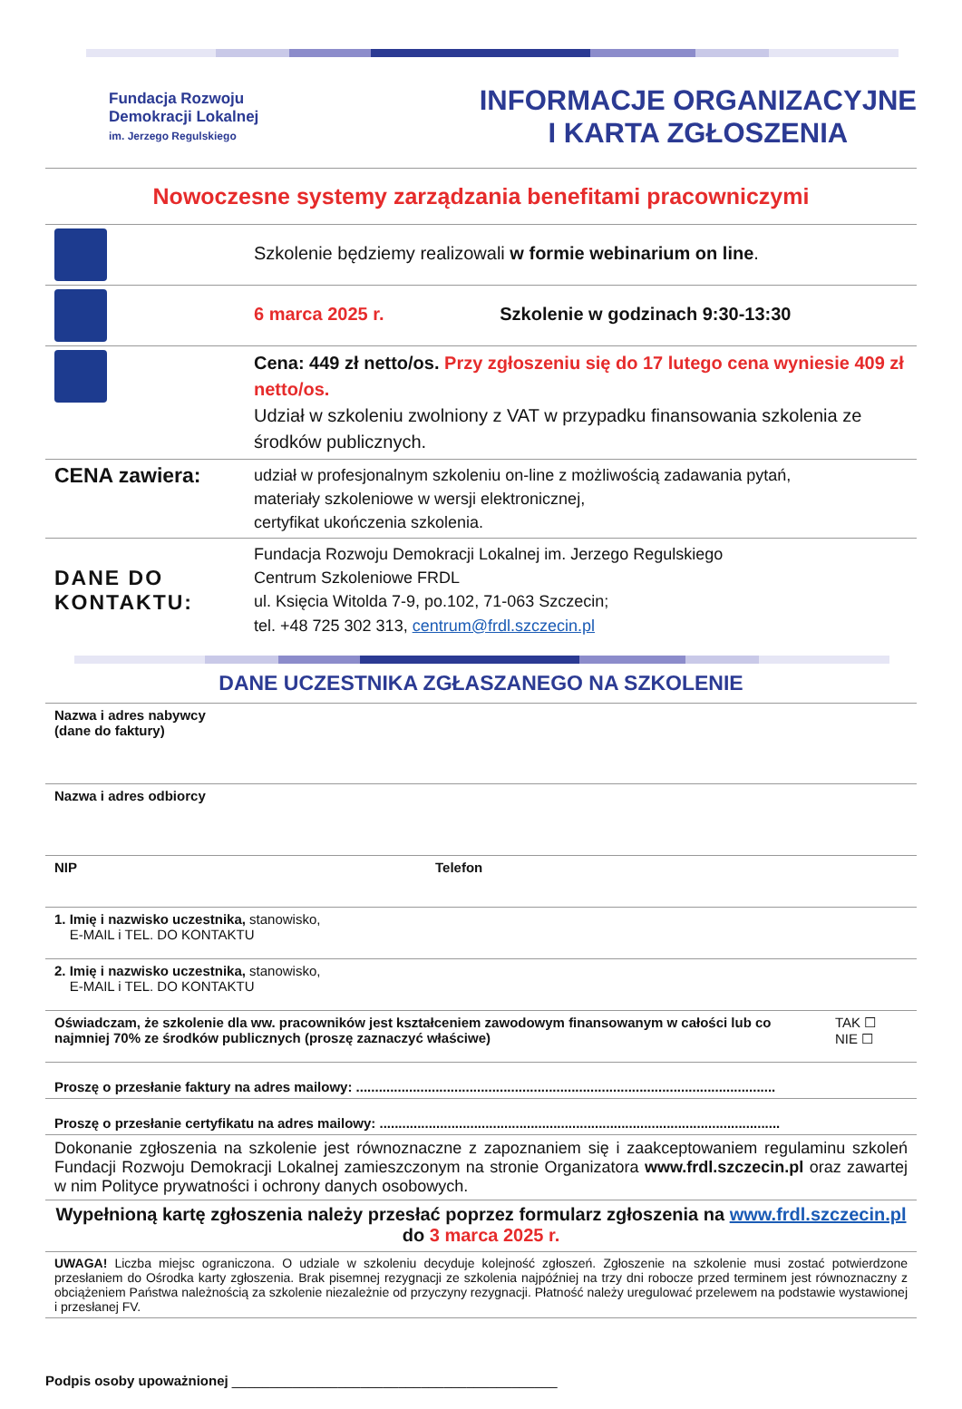Fundacja Rozwoju
Demokracji Lokalnej
im. Jerzego Regulskiego
INFORMACJE ORGANIZACYJNE
I KARTA ZGŁOSZENIA
Nowoczesne systemy zarządzania benefitami pracowniczymi
| | Szkolenie będziemy realizowali w formie webinarium on line . |
| | 6 marca 2025 r. Szkolenie w godzinach 9:30-13:30 |
| | Cena: 449 zł netto/os. Przy zgłoszeniu się do 17 lutego cena wyniesie 409 zł netto/os. Udział w szkoleniu zwolniony z VAT w przypadku finansowania szkolenia ze środków publicznych. |
| CENA zawiera: | udział w profesjonalnym szkoleniu on-line z możliwością zadawania pytań, materiały szkoleniowe w wersji elektronicznej, certyfikat ukończenia szkolenia. |
| DANE DO KONTAKTU: | Fundacja Rozwoju Demokracji Lokalnej im. Jerzego Regulskiego Centrum Szkoleniowe FRDL ul. Księcia Witolda 7-9, po.102, 71-063 Szczecin; tel. +48 725 302 313, centrum@frdl.szczecin.pl |
DANE UCZESTNIKA ZGŁASZANEGO NA SZKOLENIE
| Nazwa i adres nabywcy (dane do faktury) | | |
| Nazwa i adres odbiorcy | | |
| NIP | Telefon | |
| 1. Imię i nazwisko uczestnika, stanowisko, E-MAIL i TEL. DO KONTAKTU | | |
| 2. Imię i nazwisko uczestnika, stanowisko, E-MAIL i TEL. DO KONTAKTU | | |
| Oświadczam, że szkolenie dla ww. pracowników jest kształceniem zawodowym finansowanym w całości lub co najmniej 70% ze środków publicznych (proszę zaznaczyć właściwe) | | TAK ☐ NIE ☐ |
| Proszę o przesłanie faktury na adres mailowy: ............................................................................................................... | | |
| Proszę o przesłanie certyfikatu na adres mailowy: .......................................................................................................... | | |
| Dokonanie zgłoszenia na szkolenie jest równoznaczne z zapoznaniem się i zaakceptowaniem regulaminu szkoleń Fundacji Rozwoju Demokracji Lokalnej zamieszczonym na stronie Organizatora www.frdl.szczecin.pl oraz zawartej w nim Polityce prywatności i ochrony danych osobowych. | | |
| Wypełnioną kartę zgłoszenia należy przesłać poprzez formularz zgłoszenia na www.frdl.szczecin.pl do 3 marca 2025 r. | | |
| UWAGA! Liczba miejsc ograniczona. O udziale w szkoleniu decyduje kolejność zgłoszeń. Zgłoszenie na szkolenie musi zostać potwierdzone przesłaniem do Ośrodka karty zgłoszenia. Brak pisemnej rezygnacji ze szkolenia najpóźniej na trzy dni robocze przed terminem jest równoznaczny z obciążeniem Państwa należnością za szkolenie niezależnie od przyczyny rezygnacji. Płatność należy uregulować przelewem na podstawie wystawionej i przesłanej FV. | | |
Podpis osoby upoważnionej ___________________________________________